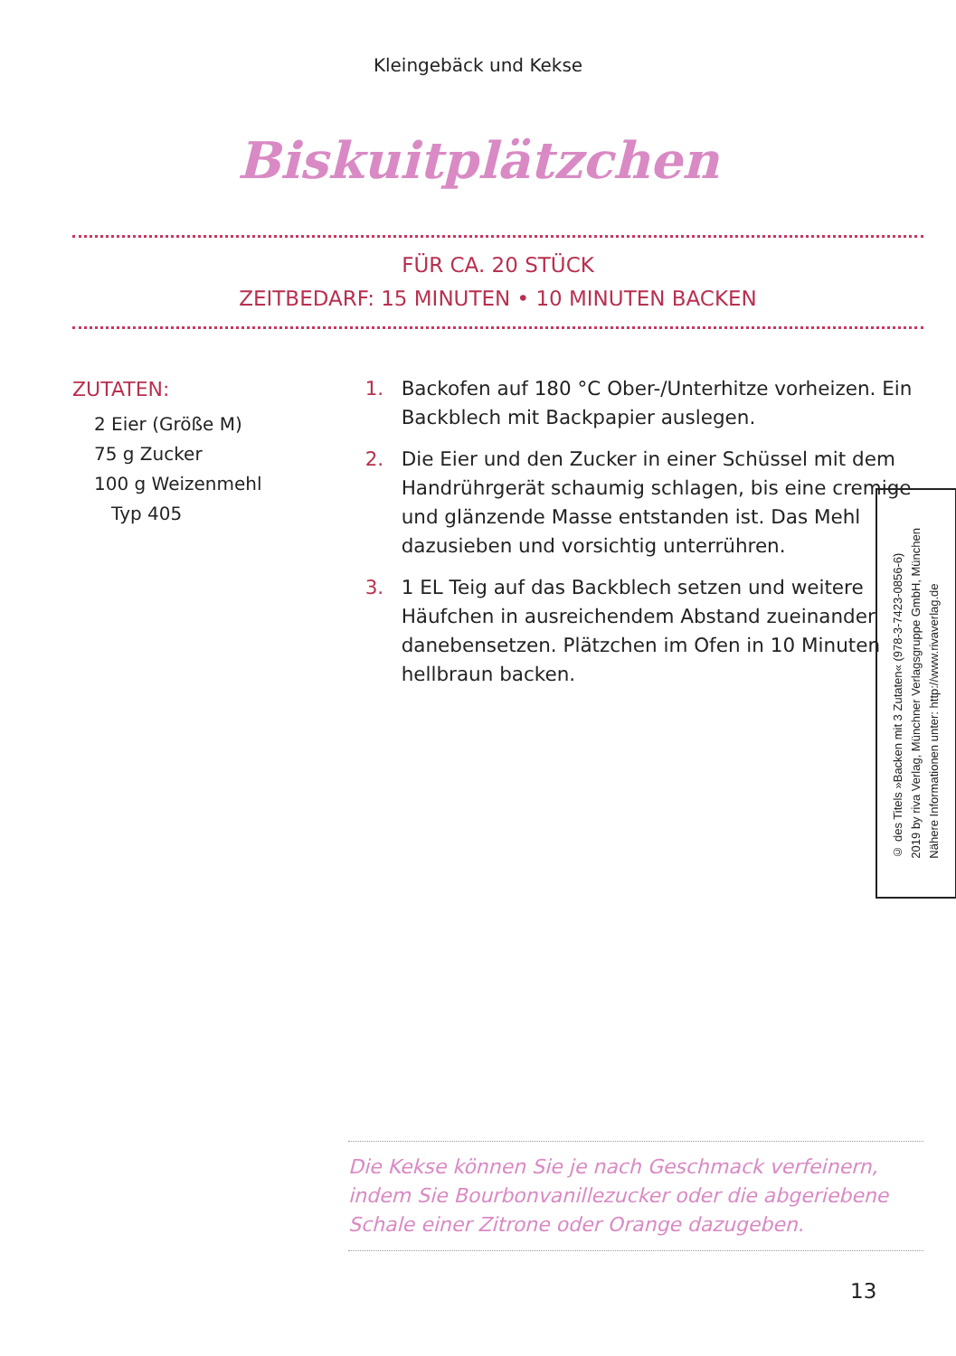Kleingebäck und Kekse
Biskuitplätzchen
FÜR CA. 20 STÜCK
ZEITBEDARF: 15 MINUTEN • 10 MINUTEN BACKEN
ZUTATEN:
2 Eier (Größe M)
75 g Zucker
100 g Weizenmehl
Typ 405
1. Backofen auf 180 °C Ober-/Unterhitze vorheizen. Ein Backblech mit Backpapier auslegen.
2. Die Eier und den Zucker in einer Schüssel mit dem Handrührgerät schaumig schlagen, bis eine cremige und glänzende Masse entstanden ist. Das Mehl dazusieben und vorsichtig unterrühren.
3. 1 EL Teig auf das Backblech setzen und weitere Häufchen in ausreichendem Abstand zueinander danebensetzen. Plätzchen im Ofen in 10 Minuten hellbraun backen.
© des Titels »Backen mit 3 Zutaten« (978-3-7423-0856-6)
2019 by riva Verlag, Münchner Verlagsgruppe GmbH, München
Nähere Informationen unter: http://www.rivaverlag.de
Die Kekse können Sie je nach Geschmack verfeinern, indem Sie Bourbonvanillezucker oder die abgeriebene Schale einer Zitrone oder Orange dazugeben.
13